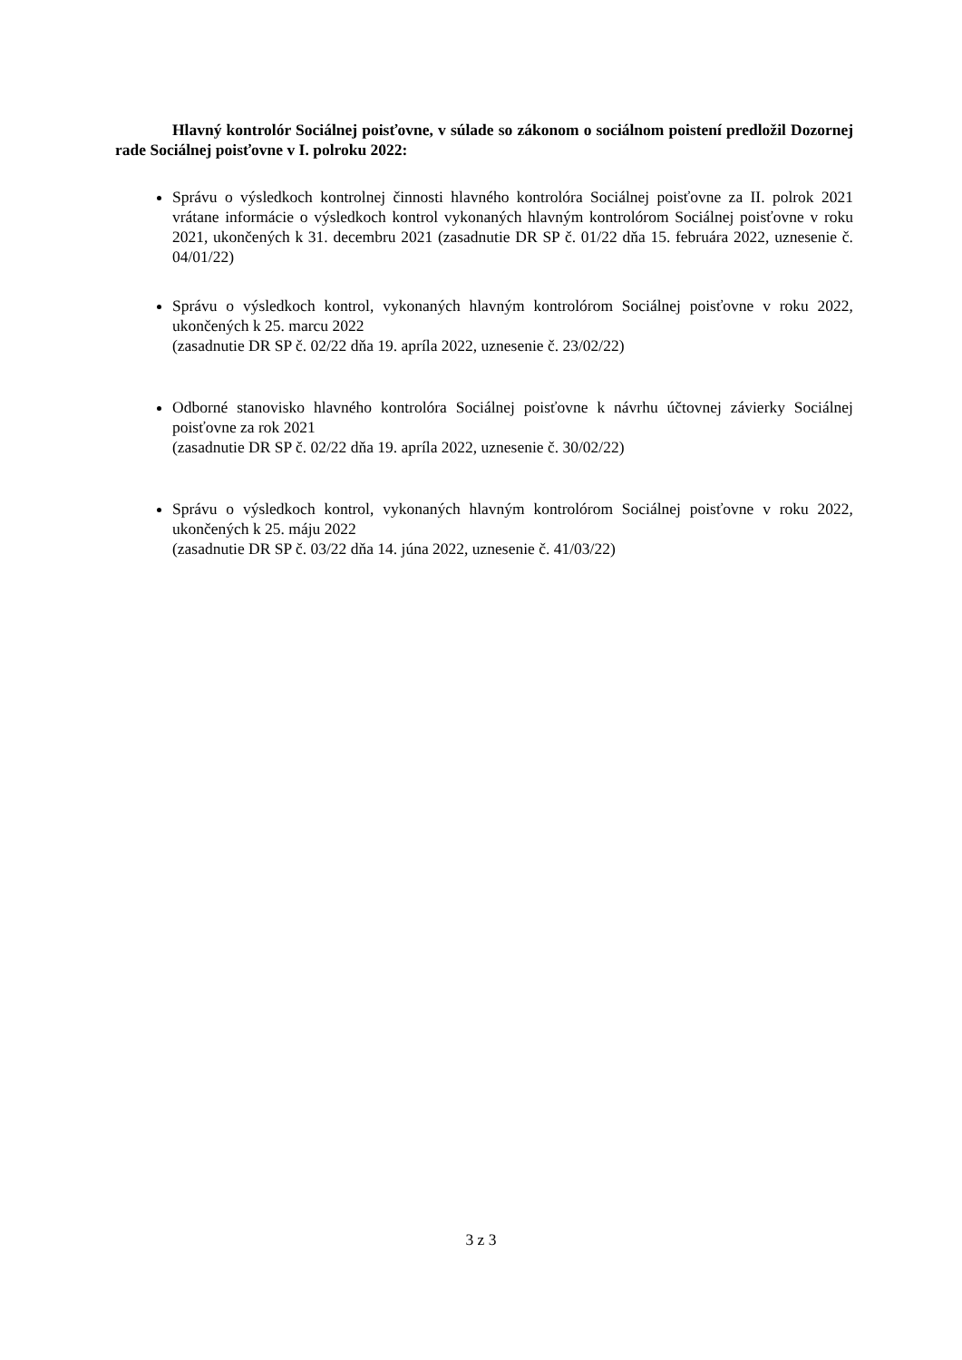Hlavný kontrolór Sociálnej poisťovne, v súlade so zákonom o sociálnom poistení predložil Dozornej rade Sociálnej poisťovne v I. polroku 2022:
Správu o výsledkoch kontrolnej činnosti hlavného kontrolóra Sociálnej poisťovne za II. polrok 2021 vrátane informácie o výsledkoch kontrol vykonaných hlavným kontrolórom Sociálnej poisťovne v roku 2021, ukončených k 31. decembru 2021 (zasadnutie DR SP č. 01/22 dňa 15. februára 2022, uznesenie č. 04/01/22)
Správu o výsledkoch kontrol, vykonaných hlavným kontrolórom Sociálnej poisťovne v roku 2022, ukončených k 25. marcu 2022
(zasadnutie DR SP č. 02/22 dňa 19. apríla 2022, uznesenie č. 23/02/22)
Odborné stanovisko hlavného kontrolóra Sociálnej poisťovne k návrhu účtovnej závierky Sociálnej poisťovne za rok 2021
(zasadnutie DR SP č. 02/22 dňa 19. apríla 2022, uznesenie č. 30/02/22)
Správu o výsledkoch kontrol, vykonaných hlavným kontrolórom Sociálnej poisťovne v roku 2022, ukončených k 25. máju 2022
(zasadnutie DR SP č. 03/22 dňa 14. júna 2022, uznesenie č. 41/03/22)
3 z 3